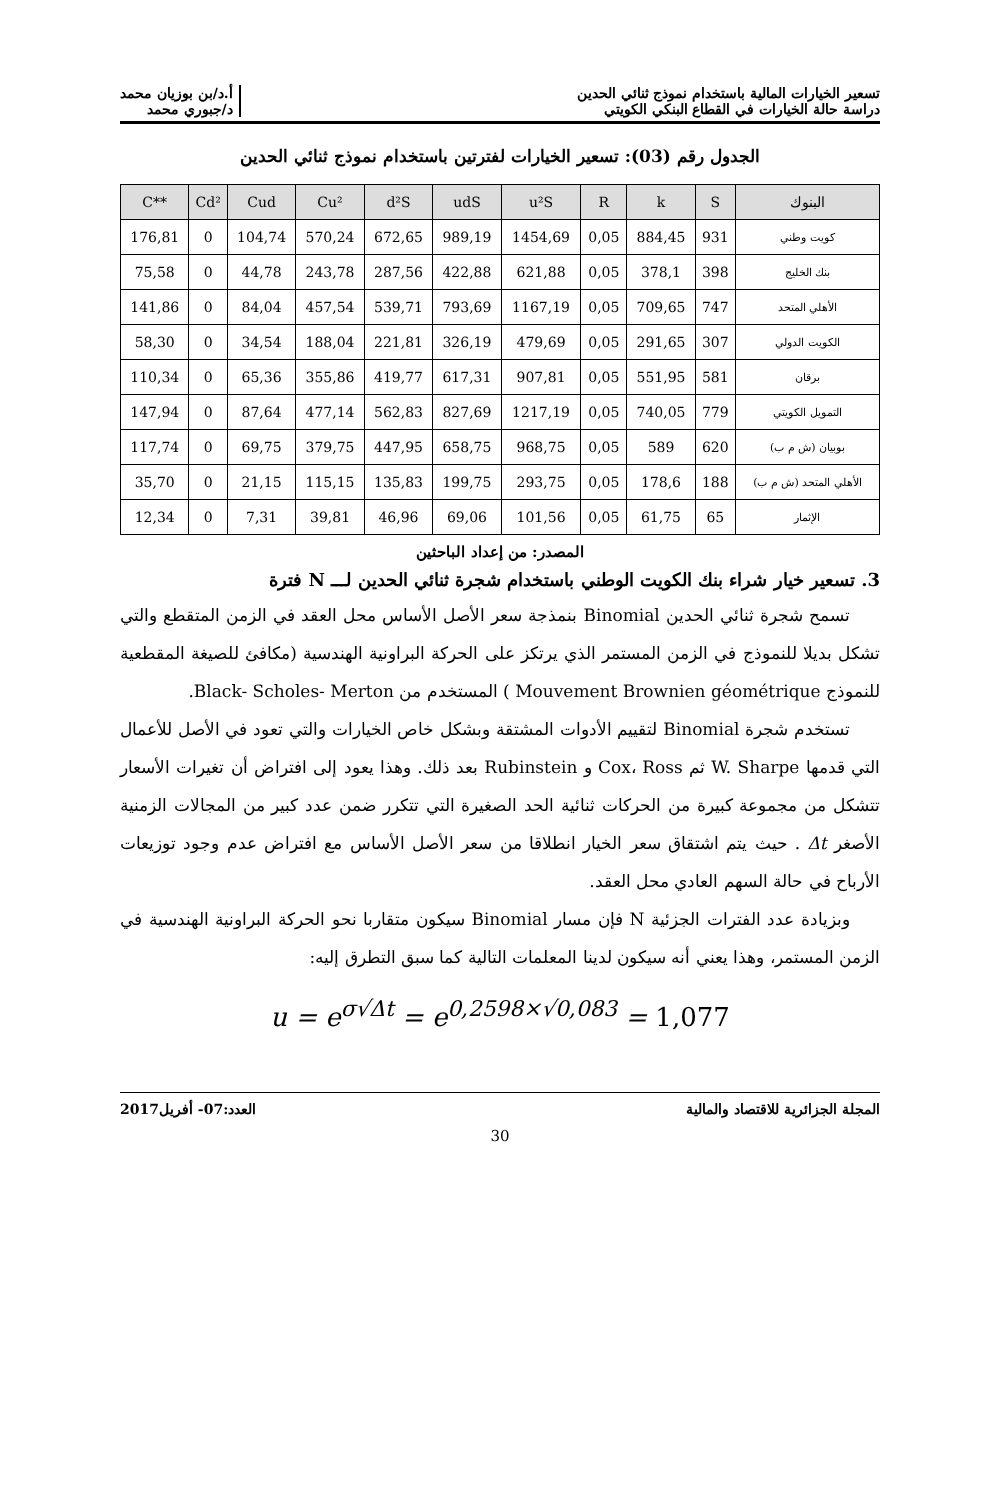تسعير الخيارات المالية باستخدام نموذج ثنائي الحدين
دراسة حالة الخيارات في القطاع البنكي الكويتي
أ.د/بن بوزيان محمد
د/جبوري محمد
الجدول رقم (03): تسعير الخيارات لفترتين باستخدام نموذج ثنائي الحدين
| C** | Cd² | Cud | Cu² | d²S | udS | u²S | R | k | S | البنوك |
| --- | --- | --- | --- | --- | --- | --- | --- | --- | --- | --- |
| 176,81 | 0 | 104,74 | 570,24 | 672,65 | 989,19 | 1454,69 | 0,05 | 884,45 | 931 | كويت وطني |
| 75,58 | 0 | 44,78 | 243,78 | 287,56 | 422,88 | 621,88 | 0,05 | 378,1 | 398 | بنك الخليج |
| 141,86 | 0 | 84,04 | 457,54 | 539,71 | 793,69 | 1167,19 | 0,05 | 709,65 | 747 | الأهلي المتحد |
| 58,30 | 0 | 34,54 | 188,04 | 221,81 | 326,19 | 479,69 | 0,05 | 291,65 | 307 | الكويت الدولي |
| 110,34 | 0 | 65,36 | 355,86 | 419,77 | 617,31 | 907,81 | 0,05 | 551,95 | 581 | برقان |
| 147,94 | 0 | 87,64 | 477,14 | 562,83 | 827,69 | 1217,19 | 0,05 | 740,05 | 779 | التمويل الكويتي |
| 117,74 | 0 | 69,75 | 379,75 | 447,95 | 658,75 | 968,75 | 0,05 | 589 | 620 | بوبيان (ش م ب) |
| 35,70 | 0 | 21,15 | 115,15 | 135,83 | 199,75 | 293,75 | 0,05 | 178,6 | 188 | الأهلي المتحد (ش م ب) |
| 12,34 | 0 | 7,31 | 39,81 | 46,96 | 69,06 | 101,56 | 0,05 | 61,75 | 65 | الإثمار |
المصدر: من إعداد الباحثين
3. تسعير خيار شراء بنك الكويت الوطني باستخدام شجرة ثنائي الحدين لـــ N فترة
تسمح شجرة ثنائي الحدين Binomial بنمذجة سعر الأصل الأساس محل العقد في الزمن المتقطع والتي تشكل بديلا للنموذج في الزمن المستمر الذي يرتكز على الحركة البراونية الهندسية (مكافئ للصيغة المقطعية للنموذج Mouvement Brownien géométrique ) المستخدم من Black- Scholes- Merton.
تستخدم شجرة Binomial لتقييم الأدوات المشتقة وبشكل خاص الخيارات والتي تعود في الأصل للأعمال التي قدمها W. Sharpe ثم Cox، Ross و Rubinstein بعد ذلك. وهذا يعود إلى افتراض أن تغيرات الأسعار تتشكل من مجموعة كبيرة من الحركات ثنائية الحد الصغيرة التي تتكرر ضمن عدد كبير من المجالات الزمنية الأصغر Δt . حيث يتم اشتقاق سعر الخيار انطلاقا من سعر الأصل الأساس مع افتراض عدم وجود توزيعات الأرباح في حالة السهم العادي محل العقد.
وبزيادة عدد الفترات الجزئية N فإن مسار Binomial سيكون متقاربا نحو الحركة البراونية الهندسية في الزمن المستمر، وهذا يعني أنه سيكون لدينا المعلمات التالية كما سبق التطرق إليه:
u = e<sup>σ√Δt</sup> = e<sup>0,2598×√0,083</sup> = 1,077
المجلة الجزائرية للاقتصاد والمالية
العدد:07- أفريل2017
30